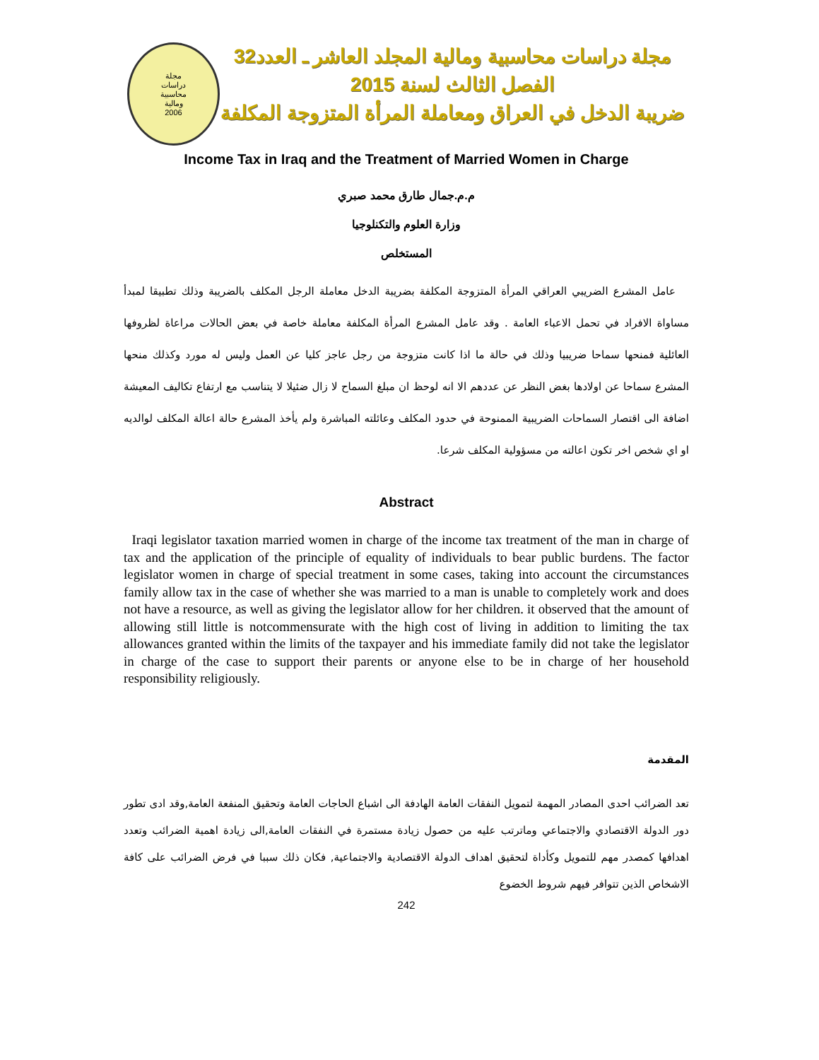مجلة
دراسات
محاسبية
ومالية
2006
مجلة دراسات محاسبية ومالية المجلد العاشر ـ العدد32
الفصل الثالث لسنة 2015
ضريبة الدخل في العراق ومعاملة المرأة المتزوجة المكلفة
Income Tax in Iraq and the Treatment of Married Women in Charge
م.م.جمال طارق محمد صبري
وزارة العلوم والتكنلوجيا
المستخلص
عامل المشرع الضريبي العراقي المرأة المتزوجة المكلفة بضريبة الدخل معاملة الرجل المكلف بالضريبة وذلك تطبيقا لمبدأ مساواة الافراد في تحمل الاعباء العامة . وقد عامل المشرع المرأة المكلفة معاملة خاصة في بعض الحالات مراعاة لظروفها العائلية فمنحها سماحا ضريبيا وذلك في حالة ما اذا كانت متزوجة من رجل عاجز كليا عن العمل وليس له مورد وكذلك منحها المشرع سماحا عن اولادها بغض النظر عن عددهم الا انه لوحظ ان مبلغ السماح لا زال ضئيلا لا يتناسب مع ارتفاع تكاليف المعيشة اضافة الى اقتصار السماحات الضريبية الممنوحة في حدود المكلف وعائلته المباشرة ولم يأخذ المشرع حالة اعالة المكلف لوالديه او اي شخص اخر تكون اعالته من مسؤولية المكلف شرعا.
Abstract
Iraqi legislator taxation married women in charge of the income tax treatment of the man in charge of tax and the application of the principle of equality of individuals to bear public burdens. The factor legislator women in charge of special treatment in some cases, taking into account the circumstances family allow tax in the case of whether she was married to a man is unable to completely work and does not have a resource, as well as giving the legislator allow for her children. it observed that the amount of allowing still little is notcommensurate with the high cost of living in addition to limiting the tax allowances granted within the limits of the taxpayer and his immediate family did not take the legislator in charge of the case to support their parents or anyone else to be in charge of her household responsibility religiously.
المقدمة
تعد الضرائب احدى المصادر المهمة لتمويل النفقات العامة الهادفة الى اشباع الحاجات العامة وتحقيق المنفعة العامة,وقد ادى تطور دور الدولة الاقتصادي والاجتماعي وماترتب عليه من حصول زيادة مستمرة في النفقات العامة,الى زيادة اهمية الضرائب وتعدد اهدافها كمصدر مهم للتمويل وكأداة لتحقيق اهداف الدولة الاقتصادية والاجتماعية, فكان ذلك سببا في فرض الضرائب على كافة الاشخاص الذين تتوافر فيهم شروط الخضوع
242